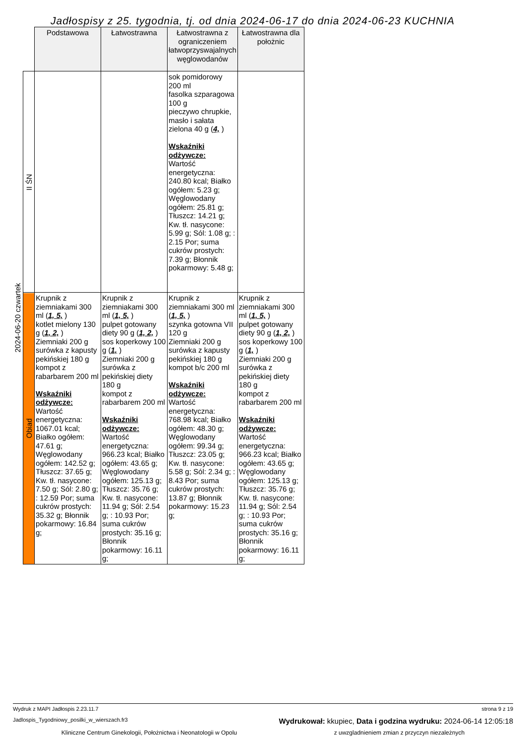Jadłospisy z 25. tygodnia, tj. od dnia 2024-06-17 do dnia 2024-06-23 KUCHNIA
| | | Podstawowa | Łatwostrawna | Łatwostrawna z ograniczeniem łatwoprzyswajalnych węglowodanów | Łatwostrawna dla położnic |
| 2024-06-20 czwartek | II ŚN | | | sok pomidorowy 200 ml fasolka szparagowa 100 g pieczywo chrupkie, masło i sałata zielona 40 g ( 4, ) Wskaźniki odżywcze: Wartość energetyczna: 240.80 kcal; Białko ogółem: 5.23 g; Węglowodany ogółem: 25.81 g; Tłuszcz: 14.21 g; Kw. tł. nasycone: 5.99 g; Sól: 1.08 g; : 2.15 Por; suma cukrów prostych: 7.39 g; Błonnik pokarmowy: 5.48 g; | |
| | Obiad | Krupnik z ziemniakami 300 ml ( 1, 5, ) kotlet mielony 130 g ( 1, 2, ) Ziemniaki 200 g surówka z kapusty pekińskiej 180 g kompot z rabarbarem 200 ml Wskaźniki odżywcze: Wartość energetyczna: 1067.01 kcal; Białko ogółem: 47.61 g; Węglowodany ogółem: 142.52 g; Tłuszcz: 37.65 g; Kw. tł. nasycone: 7.50 g; Sól: 2.80 g; : 12.59 Por; suma cukrów prostych: 35.32 g; Błonnik pokarmowy: 16.84 g; | Krupnik z ziemniakami 300 ml ( 1, 5, ) pulpet gotowany diety 90 g ( 1, 2, ) sos koperkowy 100 g ( 1, ) Ziemniaki 200 g surówka z pekińskiej diety 180 g kompot z rabarbarem 200 ml Wskaźniki odżywcze: Wartość energetyczna: 966.23 kcal; Białko ogółem: 43.65 g; Węglowodany ogółem: 125.13 g; Tłuszcz: 35.76 g; Kw. tł. nasycone: 11.94 g; Sól: 2.54 g; : 10.93 Por; suma cukrów prostych: 35.16 g; Błonnik pokarmowy: 16.11 g; | Krupnik z ziemniakami 300 ml ( 1, 5, ) szynka gotowna VII 120 g Ziemniaki 200 g surówka z kapusty pekińskiej 180 g kompot b/c 200 ml Wskaźniki odżywcze: Wartość energetyczna: 768.98 kcal; Białko ogółem: 48.30 g; Węglowodany ogółem: 99.34 g; Tłuszcz: 23.05 g; Kw. tł. nasycone: 5.58 g; Sól: 2.34 g; : 8.43 Por; suma cukrów prostych: 13.87 g; Błonnik pokarmowy: 15.23 g; | Krupnik z ziemniakami 300 ml ( 1, 5, ) pulpet gotowany diety 90 g ( 1, 2, ) sos koperkowy 100 g ( 1, ) Ziemniaki 200 g surówka z pekińskiej diety 180 g kompot z rabarbarem 200 ml Wskaźniki odżywcze: Wartość energetyczna: 966.23 kcal; Białko ogółem: 43.65 g; Węglowodany ogółem: 125.13 g; Tłuszcz: 35.76 g; Kw. tł. nasycone: 11.94 g; Sól: 2.54 g; : 10.93 Por; suma cukrów prostych: 35.16 g; Błonnik pokarmowy: 16.11 g; |
Wydruk z MAPI Jadłospis 2.23.11.7 strona 9 z 19
Jadlospis_Tygodniowy_posilki_w_wierszach.fr3 Wydrukował: kkupiec, Data i godzina wydruku: 2024-06-14 12:05:18
Kliniczne Centrum Ginekologii, Położnictwa i Neonatologii w Opolu z uwzgladnieniem zmian z przyczyn niezależnych